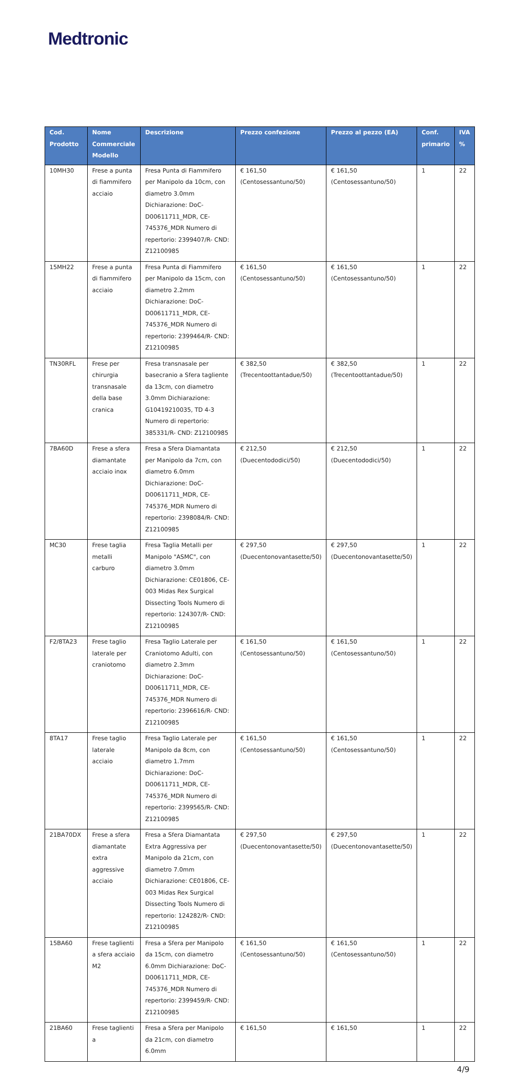Medtronic
| Cod. Prodotto | Nome Commerciale Modello | Descrizione | Prezzo confezione | Prezzo al pezzo (EA) | Conf. primario | IVA % |
| --- | --- | --- | --- | --- | --- | --- |
| 10MH30 | Frese a punta di fiammifero acciaio | Fresa Punta di Fiammifero per Manipolo da 10cm, con diametro 3.0mm Dichiarazione: DoC-D00611711_MDR, CE-745376_MDR Numero di repertorio: 2399407/R- CND: Z12100985 | € 161,50 (Centosessantuno/50) | € 161,50 (Centosessantuno/50) | 1 | 22 |
| 15MH22 | Frese a punta di fiammifero acciaio | Fresa Punta di Fiammifero per Manipolo da 15cm, con diametro 2.2mm Dichiarazione: DoC-D00611711_MDR, CE-745376_MDR Numero di repertorio: 2399464/R- CND: Z12100985 | € 161,50 (Centosessantuno/50) | € 161,50 (Centosessantuno/50) | 1 | 22 |
| TN30RFL | Frese per chirurgia transnasale della base cranica | Fresa transnasale per basecranio a Sfera tagliente da 13cm, con diametro 3.0mm Dichiarazione: G10419210035, TD 4-3 Numero di repertorio: 385331/R- CND: Z12100985 | € 382,50 (Trecentoottantadue/50) | € 382,50 (Trecentoottantadue/50) | 1 | 22 |
| 7BA60D | Frese a sfera diamantate acciaio inox | Fresa a Sfera Diamantata per Manipolo da 7cm, con diametro 6.0mm Dichiarazione: DoC-D00611711_MDR, CE-745376_MDR Numero di repertorio: 2398084/R- CND: Z12100985 | € 212,50 (Duecentododici/50) | € 212,50 (Duecentododici/50) | 1 | 22 |
| MC30 | Frese taglia metalli carburo | Fresa Taglia Metalli per Manipolo "ASMC", con diametro 3.0mm Dichiarazione: CE01806, CE-003 Midas Rex Surgical Dissecting Tools Numero di repertorio: 124307/R- CND: Z12100985 | € 297,50 (Duecentonovantasette/50) | € 297,50 (Duecentonovantasette/50) | 1 | 22 |
| F2/8TA23 | Frese taglio laterale per craniotomo | Fresa Taglio Laterale per Craniotomo Adulti, con diametro 2.3mm Dichiarazione: DoC-D00611711_MDR, CE-745376_MDR Numero di repertorio: 2396616/R- CND: Z12100985 | € 161,50 (Centosessantuno/50) | € 161,50 (Centosessantuno/50) | 1 | 22 |
| 8TA17 | Frese taglio laterale acciaio | Fresa Taglio Laterale per Manipolo da 8cm, con diametro 1.7mm Dichiarazione: DoC-D00611711_MDR, CE-745376_MDR Numero di repertorio: 2399565/R- CND: Z12100985 | € 161,50 (Centosessantuno/50) | € 161,50 (Centosessantuno/50) | 1 | 22 |
| 21BA70DX | Frese a sfera diamantate extra aggressive acciaio | Fresa a Sfera Diamantata Extra Aggressiva per Manipolo da 21cm, con diametro 7.0mm Dichiarazione: CE01806, CE-003 Midas Rex Surgical Dissecting Tools Numero di repertorio: 124282/R- CND: Z12100985 | € 297,50 (Duecentonovantasette/50) | € 297,50 (Duecentonovantasette/50) | 1 | 22 |
| 15BA60 | Frese taglienti a sfera acciaio M2 | Fresa a Sfera per Manipolo da 15cm, con diametro 6.0mm Dichiarazione: DoC-D00611711_MDR, CE-745376_MDR Numero di repertorio: 2399459/R- CND: Z12100985 | € 161,50 (Centosessantuno/50) | € 161,50 (Centosessantuno/50) | 1 | 22 |
| 21BA60 | Frese taglienti a | Fresa a Sfera per Manipolo da 21cm, con diametro 6.0mm | € 161,50 | € 161,50 | 1 | 22 |
4/9